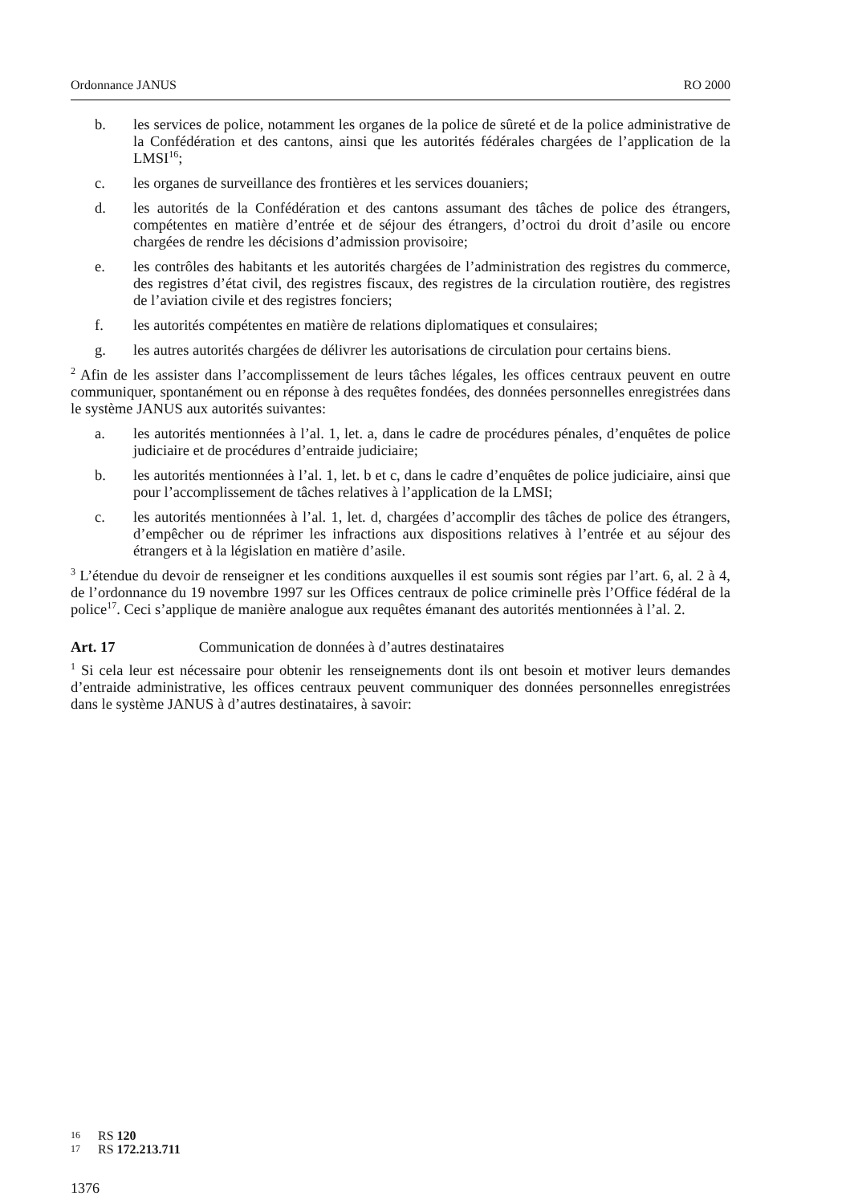Ordonnance JANUS RO 2000
b. les services de police, notamment les organes de la police de sûreté et de la police administrative de la Confédération et des cantons, ainsi que les autorités fédérales chargées de l’application de la LMSI<sup>16</sup>;
c. les organes de surveillance des frontières et les services douaniers;
d. les autorités de la Confédération et des cantons assumant des tâches de police des étrangers, compétentes en matière d’entrée et de séjour des étrangers, d’octroi du droit d’asile ou encore chargées de rendre les décisions d’admission provisoire;
e. les contrôles des habitants et les autorités chargées de l’administration des registres du commerce, des registres d’état civil, des registres fiscaux, des registres de la circulation routière, des registres de l’aviation civile et des registres fonciers;
f. les autorités compétentes en matière de relations diplomatiques et consulaires;
g. les autres autorités chargées de délivrer les autorisations de circulation pour certains biens.
<sup>2</sup> Afin de les assister dans l’accomplissement de leurs tâches légales, les offices centraux peuvent en outre communiquer, spontanément ou en réponse à des requêtes fondées, des données personnelles enregistrées dans le système JANUS aux autorités suivantes:
a. les autorités mentionnées à l’al. 1, let. a, dans le cadre de procédures pénales, d’enquêtes de police judiciaire et de procédures d’entraide judiciaire;
b. les autorités mentionnées à l’al. 1, let. b et c, dans le cadre d’enquêtes de police judiciaire, ainsi que pour l’accomplissement de tâches relatives à l’application de la LMSI;
c. les autorités mentionnées à l’al. 1, let. d, chargées d’accomplir des tâches de police des étrangers, d’empêcher ou de réprimer les infractions aux dispositions relatives à l’entrée et au séjour des étrangers et à la législation en matière d’asile.
<sup>3</sup> L’étendue du devoir de renseigner et les conditions auxquelles il est soumis sont régies par l’art. 6, al. 2 à 4, de l’ordonnance du 19 novembre 1997 sur les Offices centraux de police criminelle près l’Office fédéral de la police<sup>17</sup>. Ceci s’applique de manière analogue aux requêtes émanant des autorités mentionnées à l’al. 2.
Art. 17 Communication de données à d’autres destinataires
<sup>1</sup> Si cela leur est nécessaire pour obtenir les renseignements dont ils ont besoin et motiver leurs demandes d’entraide administrative, les offices centraux peuvent communiquer des données personnelles enregistrées dans le système JANUS à d’autres destinataires, à savoir:
16 RS 120
17 RS 172.213.711
1376